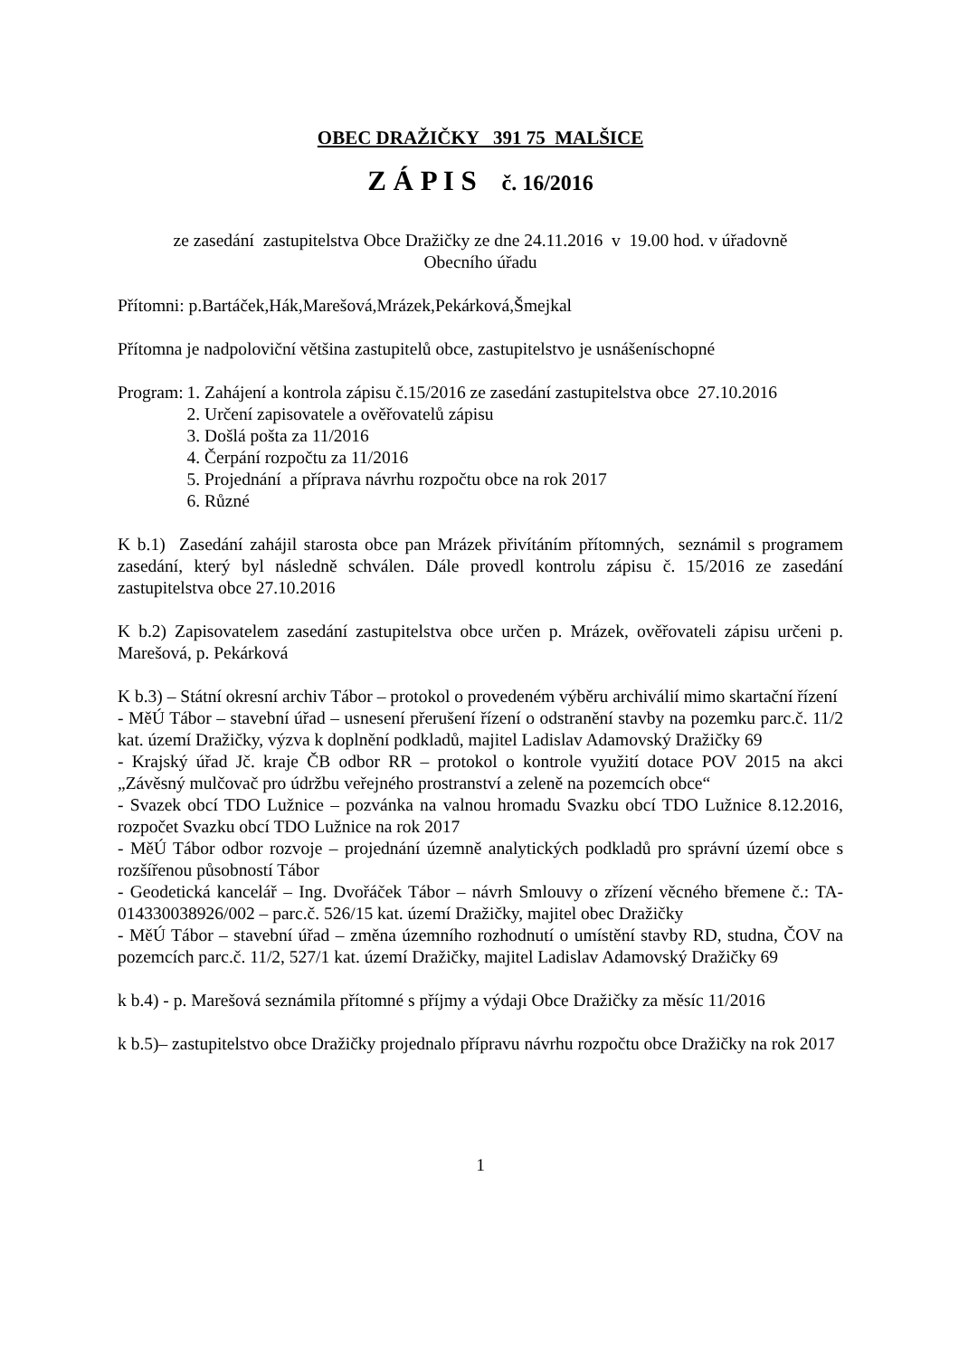OBEC DRAŽIČKY 391 75 MALŠICE
Z Á P I S č. 16/2016
ze zasedání zastupitelstva Obce Dražičky ze dne 24.11.2016 v 19.00 hod. v úřadovně
Obecního úřadu
Přítomni: p.Bartáček,Hák,Marešová,Mrázek,Pekárková,Šmejkal
Přítomna je nadpoloviční většina zastupitelů obce, zastupitelstvo je usnášeníschopné
Program: 1. Zahájení a kontrola zápisu č.15/2016 ze zasedání zastupitelstva obce 27.10.2016
2. Určení zapisovatele a ověřovatelů zápisu
3. Došlá pošta za 11/2016
4. Čerpání rozpočtu za 11/2016
5. Projednání a příprava návrhu rozpočtu obce na rok 2017
6. Různé
K b.1) Zasedání zahájil starosta obce pan Mrázek přivítáním přítomných, seznámil s programem zasedání, který byl následně schválen. Dále provedl kontrolu zápisu č. 15/2016 ze zasedání zastupitelstva obce 27.10.2016
K b.2) Zapisovatelem zasedání zastupitelstva obce určen p. Mrázek, ověřovateli zápisu určeni p. Marešová, p. Pekárková
K b.3) – Státní okresní archiv Tábor – protokol o provedeném výběru archiválií mimo skartační řízení
- MěÚ Tábor – stavební úřad – usnesení přerušení řízení o odstranění stavby na pozemku parc.č. 11/2 kat. území Dražičky, výzva k doplnění podkladů, majitel Ladislav Adamovský Dražičky 69
- Krajský úřad Jč. kraje ČB odbor RR – protokol o kontrole využití dotace POV 2015 na akci „Závěsný mulčovač pro údržbu veřejného prostranství a zeleně na pozemcích obce“
- Svazek obcí TDO Lužnice – pozvánka na valnou hromadu Svazku obcí TDO Lužnice 8.12.2016, rozpočet Svazku obcí TDO Lužnice na rok 2017
- MěÚ Tábor odbor rozvoje – projednání územně analytických podkladů pro správní území obce s rozšířenou působností Tábor
- Geodetická kancelář – Ing. Dvořáček Tábor – návrh Smlouvy o zřízení věcného břemene č.: TA-014330038926/002 – parc.č. 526/15 kat. území Dražičky, majitel obec Dražičky
- MěÚ Tábor – stavební úřad – změna územního rozhodnutí o umístění stavby RD, studna, ČOV na pozemcích parc.č. 11/2, 527/1 kat. území Dražičky, majitel Ladislav Adamovský Dražičky 69
k b.4) - p. Marešová seznámila přítomné s příjmy a výdaji Obce Dražičky za měsíc 11/2016
k b.5)– zastupitelstvo obce Dražičky projednalo přípravu návrhu rozpočtu obce Dražičky na rok 2017
1